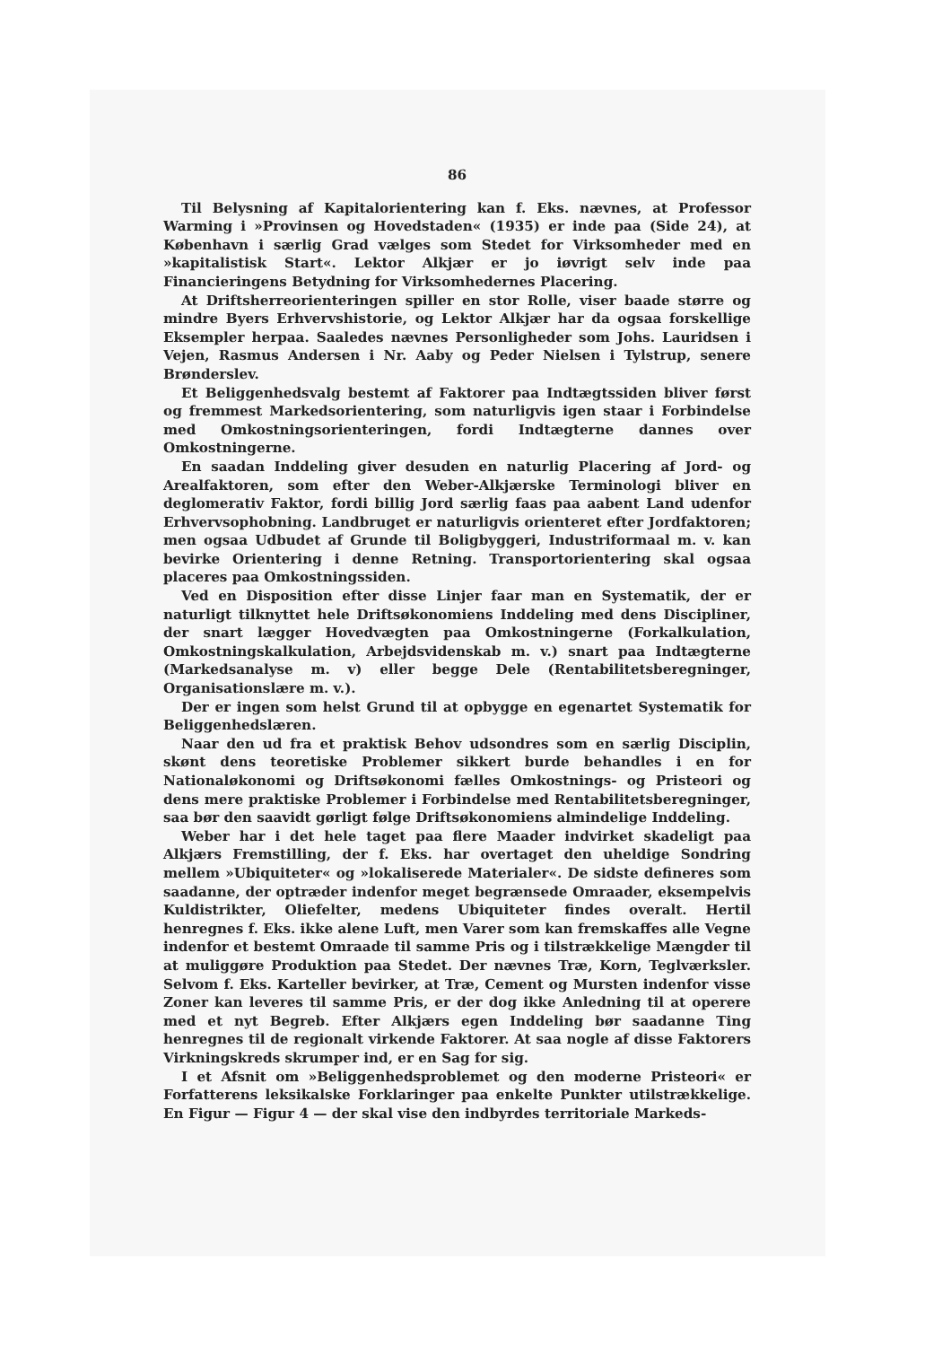86
Til Belysning af Kapitalorientering kan f. Eks. nævnes, at Professor Warming i »Provinsen og Hovedstaden« (1935) er inde paa (Side 24), at København i særlig Grad vælges som Stedet for Virksomheder med en »kapitalistisk Start«. Lektor Alkjær er jo iøvrigt selv inde paa Financieringens Betydning for Virksomhedernes Placering.
At Driftsherreorienteringen spiller en stor Rolle, viser baade større og mindre Byers Erhvervshistorie, og Lektor Alkjær har da ogsaa forskellige Eksempler herpaa. Saaledes nævnes Personligheder som Johs. Lauridsen i Vejen, Rasmus Andersen i Nr. Aaby og Peder Nielsen i Tylstrup, senere Brønderslev.
Et Beliggenhedsvalg bestemt af Faktorer paa Indtægtssiden bliver først og fremmest Markedsorientering, som naturligvis igen staar i Forbindelse med Omkostningsorienteringen, fordi Indtægterne dannes over Omkostningerne.
En saadan Inddeling giver desuden en naturlig Placering af Jord- og Arealfaktoren, som efter den Weber-Alkjærske Terminologi bliver en deglomerativ Faktor, fordi billig Jord særlig faas paa aabent Land udenfor Erhvervsophobning. Landbruget er naturligvis orienteret efter Jordfaktoren; men ogsaa Udbudet af Grunde til Boligbyggeri, Industriformaal m. v. kan bevirke Orientering i denne Retning. Transportorientering skal ogsaa placeres paa Omkostningssiden.
Ved en Disposition efter disse Linjer faar man en Systematik, der er naturligt tilknyttet hele Driftsøkonomiens Inddeling med dens Discipliner, der snart lægger Hovedvægten paa Omkostningerne (Forkalkulation, Omkostningskalkulation, Arbejdsvidenskab m. v.) snart paa Indtægterne (Markedsanalyse m. v) eller begge Dele (Rentabilitetsberegninger, Organisationslære m. v.).
Der er ingen som helst Grund til at opbygge en egenartet Systematik for Beliggenhedslæren.
Naar den ud fra et praktisk Behov udsondres som en særlig Disciplin, skønt dens teoretiske Problemer sikkert burde behandles i en for Nationaløkonomi og Driftsøkonomi fælles Omkostnings- og Pristeori og dens mere praktiske Problemer i Forbindelse med Rentabilitetsberegninger, saa bør den saavidt gørligt følge Driftsøkonomiens almindelige Inddeling.
Weber har i det hele taget paa flere Maader indvirket skadeligt paa Alkjærs Fremstilling, der f. Eks. har overtaget den uheldige Sondring mellem »Ubiquiteter« og »lokaliserede Materialer«. De sidste defineres som saadanne, der optræder indenfor meget begrænsede Omraader, eksempelvis Kuldistrikter, Oliefelter, medens Ubiquiteter findes overalt. Hertil henregnes f. Eks. ikke alene Luft, men Varer som kan fremskaffes alle Vegne indenfor et bestemt Omraade til samme Pris og i tilstrækkelige Mængder til at muliggøre Produktion paa Stedet. Der nævnes Træ, Korn, Teglværksler. Selvom f. Eks. Karteller bevirker, at Træ, Cement og Mursten indenfor visse Zoner kan leveres til samme Pris, er der dog ikke Anledning til at operere med et nyt Begreb. Efter Alkjærs egen Inddeling bør saadanne Ting henregnes til de regionalt virkende Faktorer. At saa nogle af disse Faktorers Virkningskreds skrumper ind, er en Sag for sig.
I et Afsnit om »Beliggenhedsproblemet og den moderne Pristeori« er Forfatterens leksikalske Forklaringer paa enkelte Punkter utilstrækkelige. En Figur — Figur 4 — der skal vise den indbyrdes territoriale Markeds-